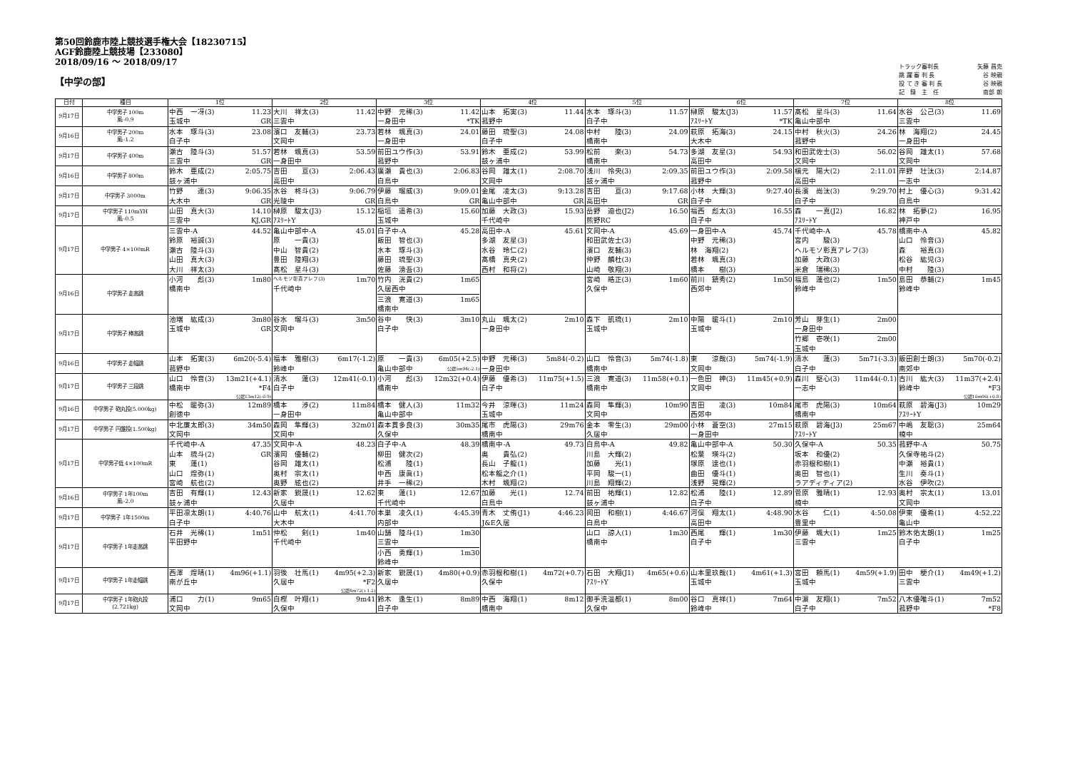第50回鈴鹿市陸上競技選手権大会【18230715】
AGF鈴鹿陸上競技場【233080】
2018/09/16 ～ 2018/09/17
【中学の部】
トラック審判長 矢藤 昌克
跳 躍 審 判 長 谷 映親
投 て き 審 判 長 谷 映親
記　録　主　任 南部 朗
| 日付 | 種目 | 1位 | 2位 | 3位 | 4位 | 5位 | 6位 | 7位 | 8位 |
| --- | --- | --- | --- | --- | --- | --- | --- | --- | --- |
| 9月17日 | 中学男子 100m 風:-0.9 | 中西 一冴(3) 11.23 玉城中 GR | 大川 祥太(3) 11.42 三雲中 | 中野 元稀(3) 11.42 一身田中 *TK | 山本 拓実(3) 11.44 菰野中 | 水本 琢斗(3) 11.57 白子中 | 榊原 駿太(J3) 11.57 ｱｽﾘｰﾄY *TK | 髙松 星斗(3) 11.64 亀山中部中 | 水谷 公己(3) 11.69 三雲中 |
| 9月16日 | 中学男子 200m 風:-1.2 | 水本 琢斗(3) 23.08 白子中 | 濱口 友輔(3) 23.73 文岡中 | 若林 颯真(3) 24.01 一身田中 | 藤田 琉聖(3) 24.08 白子中 | 中村 陸(3) 24.09 橋南中 | 萩原 拓海(3) 24.15 大木中 | 中村 秋火(3) 24.26 菰野中 | 林 海翔(2) 24.45 一身田中 |
| 9月17日 | 中学男子 400m | 瀬古 陸斗(3) 51.57 三雲中 GR | 若林 颯真(3) 53.59 一身田中 | 前田ユウ作(3) 53.91 菰野中 | 鈴木 亜成(2) 53.99 鼓ヶ浦中 | 松前 楽(3) 54.73 橋南中 | 多湖 友星(3) 54.93 高田中 | 和田武佐士(3) 56.02 文岡中 | 谷岡 雄太(1) 57.68 文岡中 |
| 9月16日 | 中学男子 800m | 鈴木 亜成(2) 2:05.75 鼓ヶ浦中 | 吉田 亘(3) 2:06.43 高田中 | 廣瀬 貴也(3) 2:06.83 白鳥中 | 谷岡 雄太(1) 2:08.70 文岡中 | 浅川 怜央(3) 2:09.35 鼓ヶ浦中 | 前田ユウ作(3) 2:09.58 菰野中 | 槇元 陽大(2) 2:11.01 高田中 | 岸野 壮汰(3) 2:14.87 一志中 |
| 9月17日 | 中学男子 3000m | 竹野 連(3) 9:06.35 大木中 GR | 水谷 柊斗(3) 9:06.79 光陵中 GR | 伊藤 瑠威(3) 9:09.01 白鳥中 GR | 金尾 凌太(3) 9:13.28 亀山中部中 GR | 吉田 亘(3) 9:17.68 高田中 GR | 小林 大輝(3) 9:27.40 白子中 | 長濱 尚汰(3) 9:29.70 白子中 | 村上 優心(3) 9:31.42 白鳥中 |
| 9月17日 | 中学男子 110mYH 風:-0.5 | 山田 真大(3) 14.10 三雲中 KJ,GR | 榊原 駿太(J3) 15.12 ｱｽﾘｰﾄY | 稲垣 遥希(3) 15.60 玉城中 | 加藤 大政(3) 15.93 千代崎中 | 岳野 迪也(J2) 16.50 熊野RC | 福西 彪太(3) 16.55 白子中 | 森 一真(J2) 16.82 ｱｽﾘｰﾄY | 林 拓夢(2) 16.95 神戸中 |
| 9月17日 | 中学男子 4×100mR | 三雲中-A 44.52 鈴原 裕誠(3) 瀬古 陸斗(3) 山田 真大(3) 大川 祥太(3) | 亀山中部中-A 45.01 原 一貴(3) 中山 智貴(2) 豊田 陸翔(3) 髙松 星斗(3) | 白子中-A 45.28 飯田 智也(3) 水本 琢斗(3) 藤田 琉聖(3) 佐藤 湧吾(3) | 高田中-A 45.61 多湖 友星(3) 水谷 玲仁(2) 髙橋 真央(2) 西村 和将(2) | 文岡中-A 45.69 和田武佐士(3) 濱口 友輔(3) 仲野 麟杜(3) 山崎 敬翔(3) | 一身田中-A 45.74 中野 元稀(3) 林 海翔(2) 若林 颯真(3) 橋本 樹(3) | 千代崎中-A 45.78 宮内 駿(3) ヘルモソ彰真アレフ(3) 加藤 大政(3) 米倉 瑞稀(3) | 橋南中-A 45.82 山口 怜音(3) 森 裕真(3) 松谷 紘児(3) 中村 陸(3) |
| 9月16日 | 中学男子 走高跳 | 小河 彪(3) 1m80 橋南中 | ヘルモソ彰真アレフ(3) 1m70 千代崎中 | 竹内 洸貴(2) 1m65 久居西中 三浪 寛道(3) 1m65 橋南中 | | 宮崎 皓正(3) 1m60 久保中 | 前川 鎮秀(2) 1m50 西郊中 | 福島 蓮也(2) 1m50 鈴峰中 | 島田 恭輔(2) 1m45 鈴峰中 |
| 9月17日 | 中学男子 棒高跳 | 池端 紘成(3) 3m80 玉城中 GR | 谷水 瑠斗(3) 3m50 文岡中 | 谷中 快(3) 3m10 白子中 | 丸山 颯太(2) 2m10 一身田中 | 森下 凱琉(1) 2m10 玉城中 | 中陽 暖斗(1) 2m10 玉城中 | 芳山 芽生(1) 2m00 一身田中 竹郷 壱咲(1) 2m00 玉城中 | |
| 9月16日 | 中学男子 走幅跳 | 山本 拓実(3) 6m20(-5.4) 菰野中 | 福本 雅樹(3) 6m17(-1.2) 鈴峰中 | 原 一貴(3) 6m05(+2.5) 亀山中部中 公認5m94(-2.1) | 中野 元稀(3) 5m84(-0.2) 一身田中 | 山口 怜音(3) 5m74(-1.8) 橋南中 | 東 涼哉(3) 5m74(-1.9) 文岡中 | 清水 蓮(3) 5m71(-3.3) 白子中 | 飯田創士朗(3) 5m70(-0.2) 南郊中 |
| 9月17日 | 中学男子 三段跳 | 山口 怜音(3) 13m21(+4.1) 橋南中 *F4 公認13m12(-0.9) | 清水 蓮(3) 12m41(-0.1) 白子中 | 小河 彪(3) 12m32(+0.4) 橋南中 | 伊藤 優希(3) 11m75(+1.5) 白子中 | 三浪 寛道(3) 11m58(+0.1) 橋南中 | 一色田 神(3) 11m45(+0.9) 文岡中 | 森川 堅心(3) 11m44(-0.1) 一志中 | 古川 紘大(3) 11m37(+2.4) 鈴峰中 *F3 公認10m96(+0.8) |
| 9月16日 | 中学男子 砲丸投(5.000kg) | 中松 暖弥(3) 12m89 創徳中 | 橋本 渉(2) 11m84 一身田中 | 橋本 健人(3) 11m32 亀山中部中 | 今井 涼暉(3) 11m24 玉城中 | 森岡 隼輝(3) 10m90 文岡中 | 吉田 凌(3) 10m84 西郊中 | 尾市 虎陽(3) 10m64 橋南中 | 萩原 碧海(J3) 10m29 ｱｽﾘｰﾄY |
| 9月17日 | 中学男子 円盤投(1.500kg) | 中北廉太郎(3) 34m50 文岡中 | 森岡 隼輝(3) 32m01 文岡中 | 森本貫多良(3) 30m35 久保中 | 尾市 虎陽(3) 29m76 橋南中 | 金本 零生(3) 29m00 久居中 | 小林 蒼空(3) 27m15 一身田中 | 萩原 碧海(J3) 25m67 ｱｽﾘｰﾄY | 中嶋 友聡(3) 25m64 楠中 |
| 9月17日 | 中学男子低 4×100mR | 千代崎中-A 47.35 山本 琉斗(2) GR 東 蓮(1) 山口 煌弥(1) 宮崎 航也(2) | 文岡中-A 48.23 濱岡 優輔(2) 谷岡 雄太(1) 奥村 宗太(1) 奥野 絃也(2) | 白子中-A 48.39 柳田 健次(2) 松浦 陸(1) 中西 康眞(1) 井手 一稀(2) | 橋南中-A 49.73 奥 貴弘(2) 長山 子龍(1) 松本龍之介(1) 木村 颯翔(2) | 白鳥中-A 49.82 川島 大輝(2) 加藤 光(1) 平岡 駿一(1) 川島 翔輝(2) | 亀山中部中-A 50.30 松葉 瑛斗(2) 塚原 達也(1) 曲田 優斗(1) 浅野 晃輝(2) | 久保中-A 50.35 坂本 和優(2) 赤羽根和樹(1) 奥田 智也(1) ラアディティア(2) | 菰野中-A 50.75 久保寺祐斗(2) 中瀬 裕貴(1) 生川 奏斗(1) 水谷 伊吹(2) |
| 9月16日 | 中学男子 1年100m 風:-2.0 | 吉田 有輝(1) 12.43 鼓ヶ浦中 | 新家 鋭晟(1) 12.62 久居中 | 東 蓮(1) 12.67 千代崎中 | 加藤 光(1) 12.74 白鳥中 | 前田 祐輝(1) 12.82 鼓ヶ浦中 | 松浦 陸(1) 12.89 白子中 | 菅原 雅晴(1) 12.93 楠中 | 奥村 宗太(1) 13.01 文岡中 |
| 9月17日 | 中学男子 1年1500m | 平田凛太朗(1) 4:40.76 白子中 | 山中 航太(1) 4:41.70 大木中 | 本巣 凌久(1) 4:45.39 内部中 | 青木 丈侑(J1) 4:46.23 J&E久居 | 岡田 和樹(1) 4:46.67 白鳥中 | 河俣 翔太(1) 4:48.90 高田中 | 水谷 仁(1) 4:50.08 豊里中 | 伊東 優希(1) 4:52.22 亀山中 |
| 9月17日 | 中学男子 1年走高跳 | 石井 光稀(1) 1m51 平田野中 | 仲松 剣(1) 1m40 千代崎中 | 山舗 陸斗(1) 1m30 三雲中 小西 勇輝(1) 1m30 鈴峰中 | | 山口 諒人(1) 1m30 橋南中 | 西尾 輝(1) 1m30 白子中 | 伊藤 颯大(1) 1m25 三雲中 | 鈴木佑太朗(1) 1m25 白子中 |
| 9月17日 | 中学男子 1年走幅跳 | 西澤 煌晴(1) 4m96(+1.1) 南が丘中 | 羽後 壮馬(1) 4m95(+2.3) 久居中 *F2 公認4m72(+1.2) | 新家 鋭晟(1) 4m80(+0.9) 久居中 | 赤羽根和樹(1) 4m72(+0.7) 久保中 | 石田 大翔(J1) 4m65(+0.6) ｱｽﾘｰﾄY | 山本里玖哉(1) 4m61(+1.3) 玉城中 | 宮田 頼馬(1) 4m59(+1.9) 玉城中 | 田中 梗介(1) 4m49(+1.2) 三雲中 |
| 9月17日 | 中学男子 1年砲丸投 (2.721kg) | 浦口 力(1) 9m65 文岡中 | 白樫 叶翔(1) 9m41 久保中 | 鈴木 逢生(1) 8m89 白子中 | 中西 海翔(1) 8m12 橋南中 | 御手洗温都(1) 8m00 久保中 | 谷口 真祥(1) 7m64 鈴峰中 | 中濵 友翔(1) 7m52 白子中 | 八木優唯斗(1) 7m52 菰野中 *F8 |